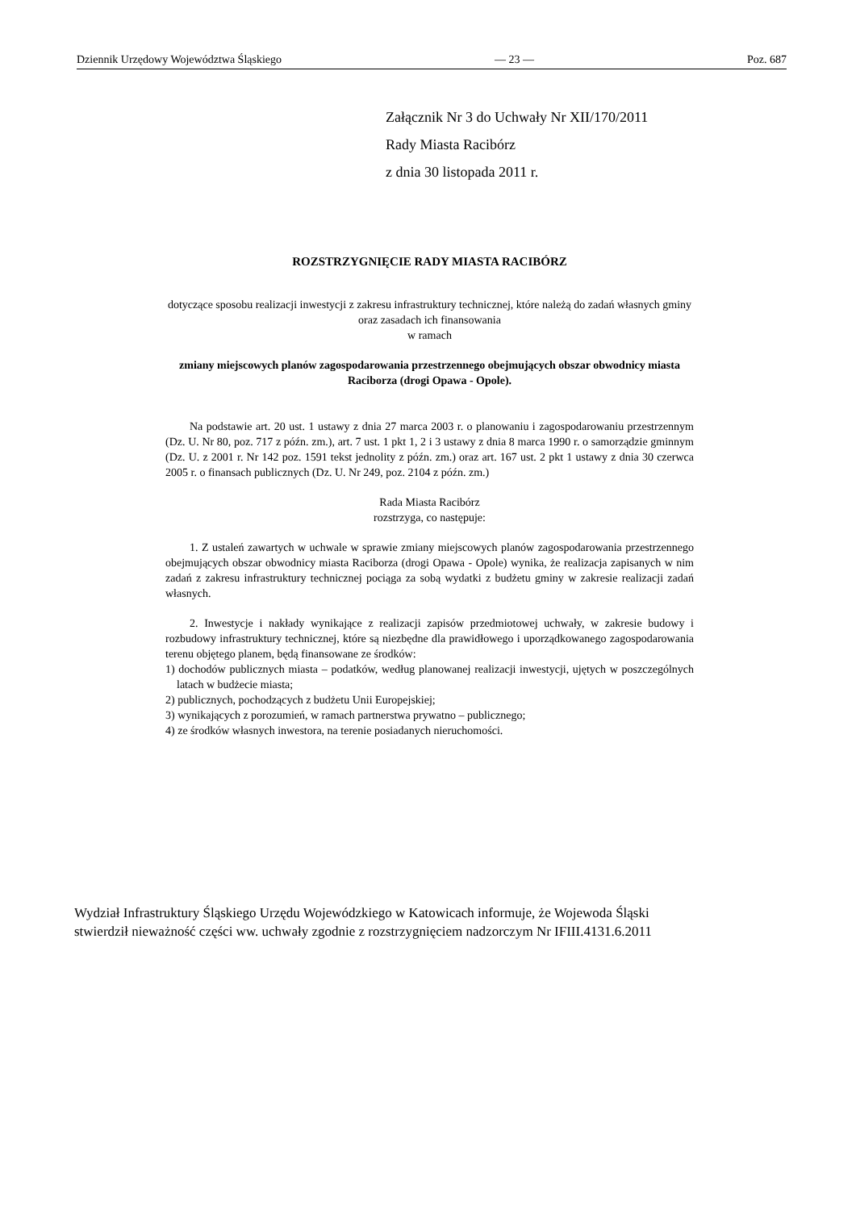Dziennik Urzędowy Województwa Śląskiego — 23 — Poz. 687
Załącznik Nr 3 do Uchwały Nr XII/170/2011
Rady Miasta Racibórz
z dnia 30 listopada 2011 r.
ROZSTRZYGNIĘCIE RADY MIASTA RACIBÓRZ
dotyczące sposobu realizacji inwestycji z zakresu infrastruktury technicznej, które należą do zadań własnych gminy oraz zasadach ich finansowania
w ramach
zmiany miejscowych planów zagospodarowania przestrzennego obejmujących obszar obwodnicy miasta Raciborza (drogi Opawa - Opole).
Na podstawie art. 20 ust. 1 ustawy z dnia 27 marca 2003 r. o planowaniu i zagospodarowaniu przestrzennym (Dz. U. Nr 80, poz. 717 z późn. zm.), art. 7 ust. 1 pkt 1, 2 i 3 ustawy z dnia 8 marca 1990 r. o samorządzie gminnym (Dz. U. z 2001 r. Nr 142 poz. 1591 tekst jednolity z późn. zm.) oraz art. 167 ust. 2 pkt 1 ustawy z dnia 30 czerwca 2005 r. o finansach publicznych (Dz. U. Nr 249, poz. 2104 z późn. zm.)
Rada Miasta Racibórz
rozstrzyga, co następuje:
1. Z ustaleń zawartych w uchwale w sprawie zmiany miejscowych planów zagospodarowania przestrzennego obejmujących obszar obwodnicy miasta Raciborza (drogi Opawa - Opole) wynika, że realizacja zapisanych w nim zadań z zakresu infrastruktury technicznej pociąga za sobą wydatki z budżetu gminy w zakresie realizacji zadań własnych.
2. Inwestycje i nakłady wynikające z realizacji zapisów przedmiotowej uchwały, w zakresie budowy i rozbudowy infrastruktury technicznej, które są niezbędne dla prawidłowego i uporządkowanego zagospodarowania terenu objętego planem, będą finansowane ze środków:
1) dochodów publicznych miasta – podatków, według planowanej realizacji inwestycji, ujętych w poszczególnych latach w budżecie miasta;
2) publicznych, pochodzących z budżetu Unii Europejskiej;
3) wynikających z porozumień, w ramach partnerstwa prywatno – publicznego;
4) ze środków własnych inwestora, na terenie posiadanych nieruchomości.
Wydział Infrastruktury Śląskiego Urzędu Wojewódzkiego w Katowicach informuje, że Wojewoda Śląski
stwierdził nieważność części ww. uchwały zgodnie z rozstrzygnięciem nadzorczym Nr IFIII.4131.6.2011